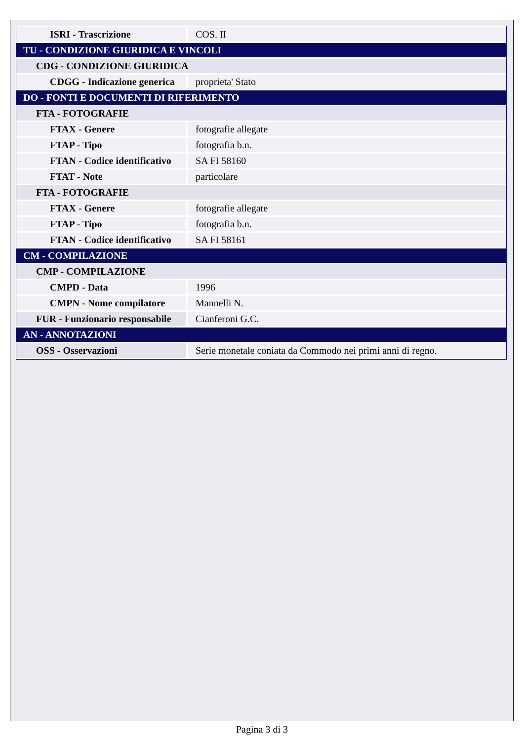| ISRI - Trascrizione | COS. II |
| TU - CONDIZIONE GIURIDICA E VINCOLI | |
| CDG - CONDIZIONE GIURIDICA | |
| CDGG - Indicazione generica | proprieta' Stato |
| DO - FONTI E DOCUMENTI DI RIFERIMENTO | |
| FTA - FOTOGRAFIE | |
| FTAX - Genere | fotografie allegate |
| FTAP - Tipo | fotografia b.n. |
| FTAN - Codice identificativo | SA FI 58160 |
| FTAT - Note | particolare |
| FTA - FOTOGRAFIE | |
| FTAX - Genere | fotografie allegate |
| FTAP - Tipo | fotografia b.n. |
| FTAN - Codice identificativo | SA FI 58161 |
| CM - COMPILAZIONE | |
| CMP - COMPILAZIONE | |
| CMPD - Data | 1996 |
| CMPN - Nome compilatore | Mannelli N. |
| FUR - Funzionario responsabile | Cianferoni G.C. |
| AN - ANNOTAZIONI | |
| OSS - Osservazioni | Serie monetale coniata da Commodo nei primi anni di regno. |
Pagina 3 di 3